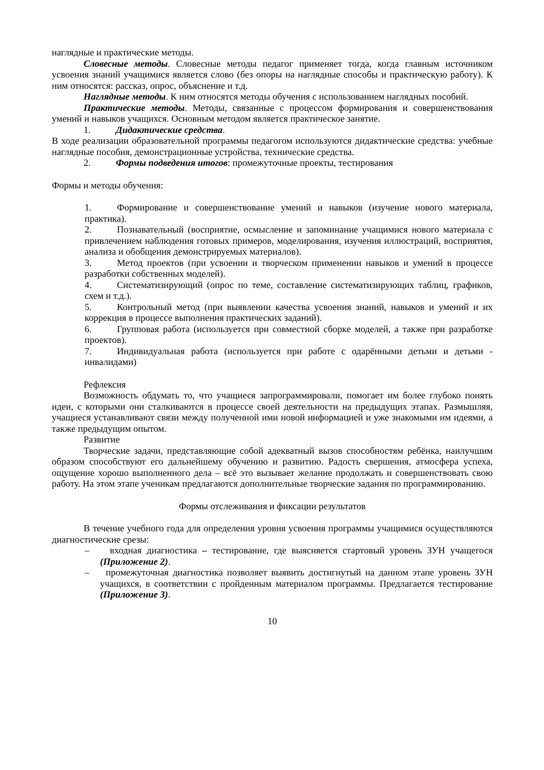наглядные и практические методы.
Словесные методы. Словесные методы педагог применяет тогда, когда главным источником усвоения знаний учащимися является слово (без опоры на наглядные способы и практическую работу). К ним относятся: рассказ, опрос, объяснение и т.д.
Наглядные методы. К ним относятся методы обучения с использованием наглядных пособий.
Практические методы. Методы, связанные с процессом формирования и совершенствования умений и навыков учащихся. Основным методом является практическое занятие.
1. Дидактические средства.
В ходе реализации образовательной программы педагогом используются дидактические средства: учебные наглядные пособия, демонстрационные устройства, технические средства.
2. Формы подведения итогов: промежуточные проекты, тестирования
Формы и методы обучения:
1. Формирование и совершенствование умений и навыков (изучение нового материала, практика).
2. Познавательный (восприятие, осмысление и запоминание учащимися нового материала с привлечением наблюдения готовых примеров, моделирования, изучения иллюстраций, восприятия, анализа и обобщения демонстрируемых материалов).
3. Метод проектов (при усвоении и творческом применении навыков и умений в процессе разработки собственных моделей).
4. Систематизирующий (опрос по теме, составление систематизирующих таблиц, графиков, схем и т.д.).
5. Контрольный метод (при выявлении качества усвоения знаний, навыков и умений и их коррекция в процессе выполнения практических заданий).
6. Групповая работа (используется при совместной сборке моделей, а также при разработке проектов).
7. Индивидуальная работа (используется при работе с одарёнными детьми и детьми - инвалидами)
Рефлексия
Возможность обдумать то, что учащиеся запрограммировали, помогает им более глубоко понять идеи, с которыми они сталкиваются в процессе своей деятельности на предыдущих этапах. Размышляя, учащиеся устанавливают связи между полученной ими новой информацией и уже знакомыми им идеями, а также предыдущим опытом.
Развитие
Творческие задачи, представляющие собой адекватный вызов способностям ребёнка, наилучшим образом способствуют его дальнейшему обучению и развитию. Радость свершения, атмосфера успеха, ощущение хорошо выполненного дела – всё это вызывает желание продолжать и совершенствовать свою работу. На этом этапе ученикам предлагаются дополнительные творческие задания по программированию.
Формы отслеживания и фиксации результатов
В течение учебного года для определения уровня усвоения программы учащимися осуществляются диагностические срезы:
– входная диагностика – тестирование, где выясняется стартовый уровень ЗУН учащегося (Приложение 2).
– промежуточная диагностика позволяет выявить достигнутый на данном этапе уровень ЗУН учащихся, в соответствии с пройденным материалом программы. Предлагается тестирование (Приложение 3).
10